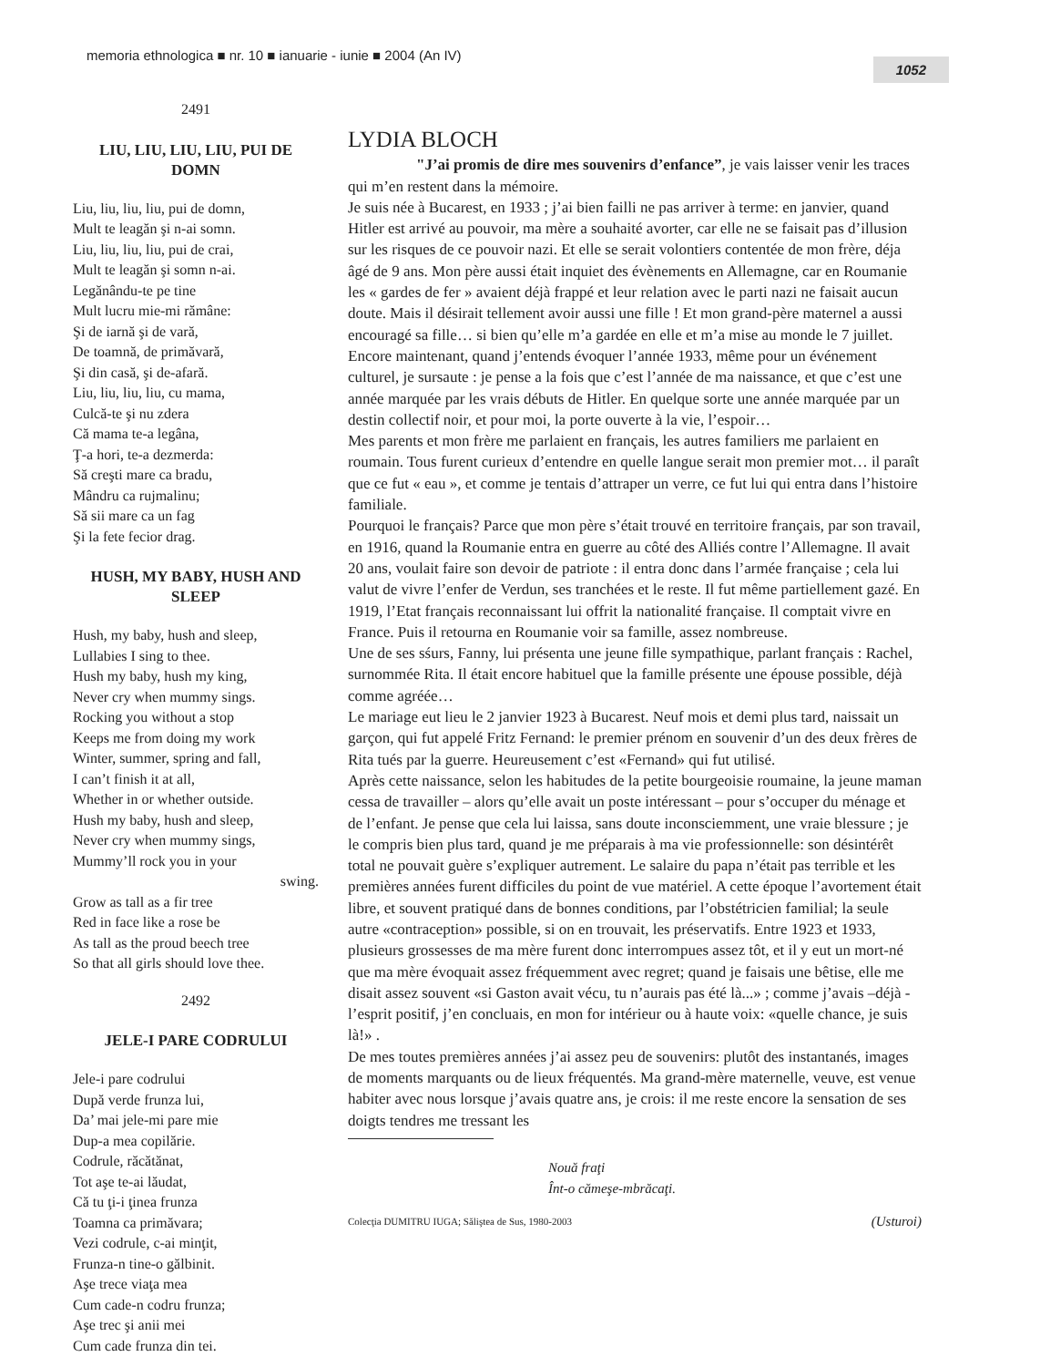memoria ethnologica ■ nr. 10 ■ ianuarie - iunie ■ 2004 (An IV) 1052
2491
LIU, LIU, LIU, LIU, PUI DE DOMN
Liu, liu, liu, liu, pui de domn,
Mult te leagăn şi n-ai somn.
Liu, liu, liu, liu, pui de crai,
Mult te leagăn şi somn n-ai.
Legănându-te pe tine
Mult lucru mie-mi rămâne:
Şi de iarnă şi de vară,
De toamnă, de primăvară,
Şi din casă, şi de-afară.
Liu, liu, liu, liu, cu mama,
Culcă-te şi nu zdera
Că mama te-a legâna,
Ţ-a hori, te-a dezmerda:
Să creşti mare ca bradu,
Mândru ca rujmalinu;
Să sii mare ca un fag
Şi la fete fecior drag.
HUSH, MY BABY, HUSH AND SLEEP
Hush, my baby, hush and sleep,
Lullabies I sing to thee.
Hush my baby, hush my king,
Never cry when mummy sings.
Rocking you without a stop
Keeps me from doing my work
Winter, summer, spring and fall,
I can’t finish it at all,
Whether in or whether outside.
Hush my baby, hush and sleep,
Never cry when mummy sings,
Mummy’ll rock you in your
swing.
Grow as tall as a fir tree
Red in face like a rose be
As tall as the proud beech tree
So that all girls should love thee.
2492
JELE-I PARE CODRULUI
Jele-i pare codrului
După verde frunza lui,
Da’ mai jele-mi pare mie
Dup-a mea copilărie.
Codrule, răcătănat,
Tot aşe te-ai lăudat,
Că tu ţi-i ţinea frunza
Toamna ca primăvara;
Vezi codrule, c-ai minţit,
Frunza-n tine-o gălbinit.
Aşe trece viaţa mea
Cum cade-n codru frunza;
Aşe trec şi anii mei
Cum cade frunza din tei.
LYDIA BLOCH
"J’ai promis de dire mes souvenirs d’enfance”, je vais laisser venir les traces qui m’en restent dans la mémoire.
Je suis née à Bucarest, en 1933 ; j’ai bien failli ne pas arriver à terme: en janvier, quand Hitler est arrivé au pouvoir, ma mère a souhaité avorter, car elle ne se faisait pas d’illusion sur les risques de ce pouvoir nazi. Et elle se serait volontiers contentée de mon frère, déja âgé de 9 ans. Mon père aussi était inquiet des évènements en Allemagne, car en Roumanie les « gardes de fer » avaient déjà frappé et leur relation avec le parti nazi ne faisait aucun doute. Mais il désirait tellement avoir aussi une fille ! Et mon grand-père maternel a aussi encouragé sa fille… si bien qu’elle m’a gardée en elle et m’a mise au monde le 7 juillet. Encore maintenant, quand j’entends évoquer l’année 1933, même pour un événement culturel, je sursaute : je pense a la fois que c’est l’année de ma naissance, et que c’est une année marquée par les vrais débuts de Hitler. En quelque sorte une année marquée par un destin collectif noir, et pour moi, la porte ouverte à la vie, l’espoir…
Mes parents et mon frère me parlaient en français, les autres familiers me parlaient en roumain. Tous furent curieux d’entendre en quelle langue serait mon premier mot… il paraît que ce fut « eau », et comme je tentais d’attraper un verre, ce fut lui qui entra dans l’histoire familiale.
Pourquoi le français? Parce que mon père s’était trouvé en territoire français, par son travail, en 1916, quand la Roumanie entra en guerre au côté des Alliés contre l’Allemagne. Il avait 20 ans, voulait faire son devoir de patriote : il entra donc dans l’armée française ; cela lui valut de vivre l’enfer de Verdun, ses tranchées et le reste. Il fut même partiellement gazé. En 1919, l’Etat français reconnaissant lui offrit la nationalité française. Il comptait vivre en France. Puis il retourna en Roumanie voir sa famille, assez nombreuse.
Une de ses sśurs, Fanny, lui présenta une jeune fille sympathique, parlant français : Rachel, surnommée Rita. Il était encore habituel que la famille présente une épouse possible, déjà comme agréée…
Le mariage eut lieu le 2 janvier 1923 à Bucarest. Neuf mois et demi plus tard, naissait un garçon, qui fut appelé Fritz Fernand: le premier prénom en souvenir d’un des deux frères de Rita tués par la guerre. Heureusement c’est «Fernand» qui fut utilisé.
Après cette naissance, selon les habitudes de la petite bourgeoisie roumaine, la jeune maman cessa de travailler – alors qu’elle avait un poste intéressant – pour s’occuper du ménage et de l’enfant. Je pense que cela lui laissa, sans doute inconsciemment, une vraie blessure ; je le compris bien plus tard, quand je me préparais à ma vie professionnelle: son désintérêt total ne pouvait guère s’expliquer autrement. Le salaire du papa n’était pas terrible et les premières années furent difficiles du point de vue matériel. A cette époque l’avortement était libre, et souvent pratiqué dans de bonnes conditions, par l’obstétricien familial; la seule autre «contraception» possible, si on en trouvait, les préservatifs. Entre 1923 et 1933, plusieurs grossesses de ma mère furent donc interrompues assez tôt, et il y eut un mort-né que ma mère évoquait assez fréquemment avec regret; quand je faisais une bêtise, elle me disait assez souvent «si Gaston avait vécu, tu n’aurais pas été là...» ; comme j’avais –déjà - l’esprit positif, j’en concluais, en mon for intérieur ou à haute voix: «quelle chance, je suis là!» .
De mes toutes premières années j’ai assez peu de souvenirs: plutôt des instantanés, images de moments marquants ou de lieux fréquentés. Ma grand-mère maternelle, veuve, est venue habiter avec nous lorsque j’avais quatre ans, je crois: il me reste encore la sensation de ses doigts tendres me tressant les
Nouă fraţi
Înt-o cămeşe-mbrăcaţi.
Colecţia DUMITRU IUGA; Săliştea de Sus, 1980-2003 (Usturoi)